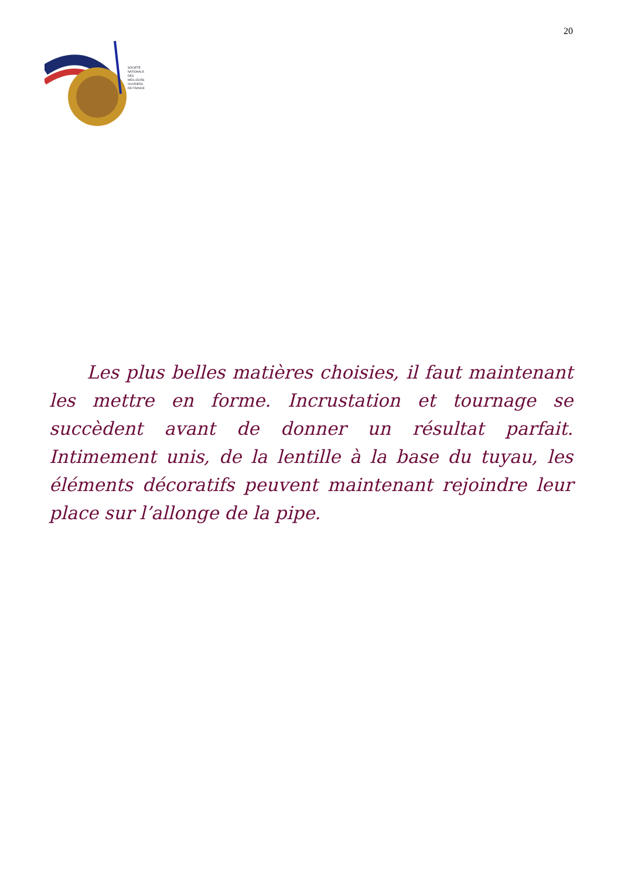SOCIÉTÉ
NATIONALE
DES
MEILLEURS
OUVRIERS
DE FRANCE
20
Les plus belles matières choisies, il faut maintenant les mettre en forme. Incrustation et tournage se succèdent avant de donner un résultat parfait. Intimement unis, de la lentille à la base du tuyau, les éléments décoratifs peuvent maintenant rejoindre leur place sur l’allonge de la pipe.